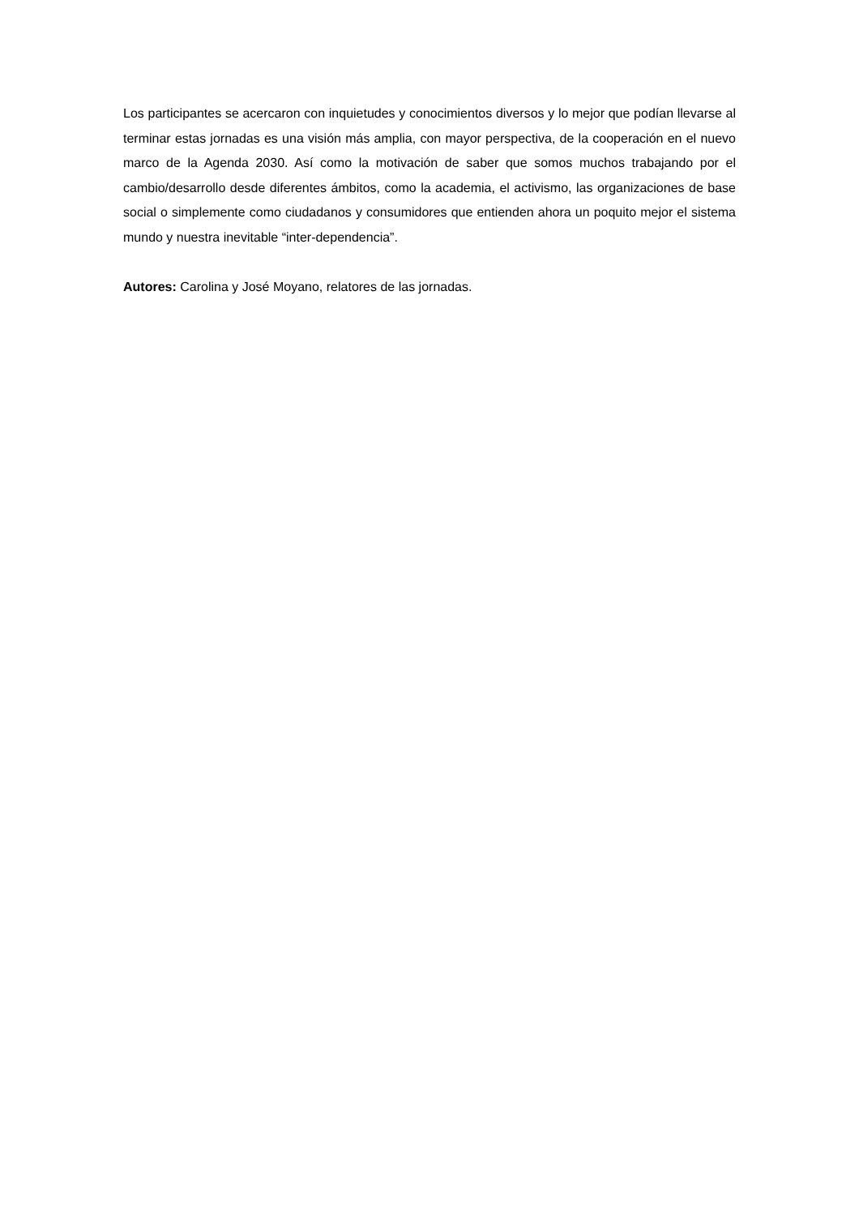Los participantes se acercaron con inquietudes y conocimientos diversos y lo mejor que podían llevarse al terminar estas jornadas es una visión más amplia, con mayor perspectiva, de la cooperación en el nuevo marco de la Agenda 2030. Así como la motivación de saber que somos muchos trabajando por el cambio/desarrollo desde diferentes ámbitos, como la academia, el activismo, las organizaciones de base social o simplemente como ciudadanos y consumidores que entienden ahora un poquito mejor el sistema mundo y nuestra inevitable “inter-dependencia”.
Autores: Carolina y José Moyano, relatores de las jornadas.